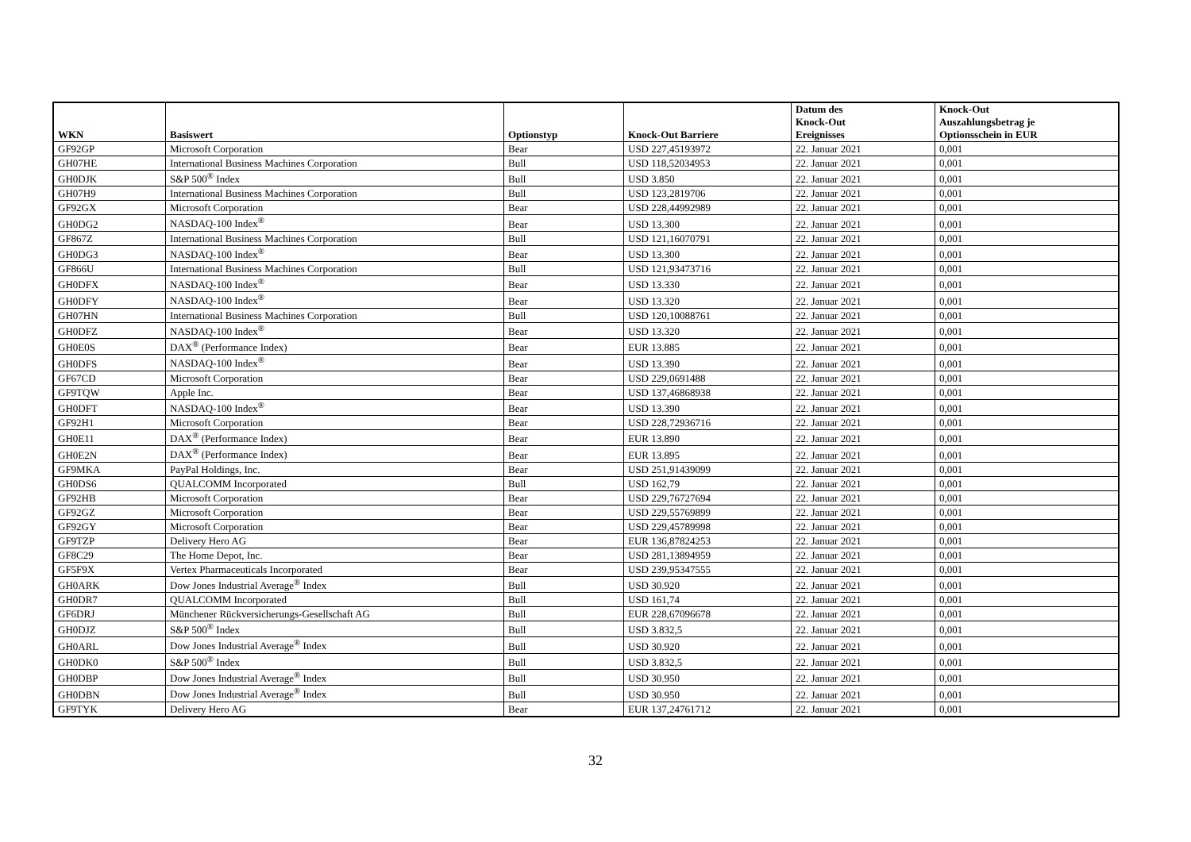| WKN | Basiswert | Optionstyp | Knock-Out Barriere | Datum des Knock-Out Ereignisses | Knock-Out Auszahlungsbetrag je Optionsschein in EUR |
| --- | --- | --- | --- | --- | --- |
| GF92GP | Microsoft Corporation | Bear | USD 227,45193972 | 22. Januar 2021 | 0,001 |
| GH07HE | International Business Machines Corporation | Bull | USD 118,52034953 | 22. Januar 2021 | 0,001 |
| GH0DJK | S&P 500<sup>®</sup> Index | Bull | USD 3.850 | 22. Januar 2021 | 0,001 |
| GH07H9 | International Business Machines Corporation | Bull | USD 123,2819706 | 22. Januar 2021 | 0,001 |
| GF92GX | Microsoft Corporation | Bear | USD 228,44992989 | 22. Januar 2021 | 0,001 |
| GH0DG2 | NASDAQ-100 Index<sup>®</sup> | Bear | USD 13.300 | 22. Januar 2021 | 0,001 |
| GF867Z | International Business Machines Corporation | Bull | USD 121,16070791 | 22. Januar 2021 | 0,001 |
| GH0DG3 | NASDAQ-100 Index<sup>®</sup> | Bear | USD 13.300 | 22. Januar 2021 | 0,001 |
| GF866U | International Business Machines Corporation | Bull | USD 121,93473716 | 22. Januar 2021 | 0,001 |
| GH0DFX | NASDAQ-100 Index<sup>®</sup> | Bear | USD 13.330 | 22. Januar 2021 | 0,001 |
| GH0DFY | NASDAQ-100 Index<sup>®</sup> | Bear | USD 13.320 | 22. Januar 2021 | 0,001 |
| GH07HN | International Business Machines Corporation | Bull | USD 120,10088761 | 22. Januar 2021 | 0,001 |
| GH0DFZ | NASDAQ-100 Index<sup>®</sup> | Bear | USD 13.320 | 22. Januar 2021 | 0,001 |
| GH0E0S | DAX<sup>®</sup> (Performance Index) | Bear | EUR 13.885 | 22. Januar 2021 | 0,001 |
| GH0DFS | NASDAQ-100 Index<sup>®</sup> | Bear | USD 13.390 | 22. Januar 2021 | 0,001 |
| GF67CD | Microsoft Corporation | Bear | USD 229,0691488 | 22. Januar 2021 | 0,001 |
| GF9TQW | Apple Inc. | Bear | USD 137,46868938 | 22. Januar 2021 | 0,001 |
| GH0DFT | NASDAQ-100 Index<sup>®</sup> | Bear | USD 13.390 | 22. Januar 2021 | 0,001 |
| GF92H1 | Microsoft Corporation | Bear | USD 228,72936716 | 22. Januar 2021 | 0,001 |
| GH0E11 | DAX<sup>®</sup> (Performance Index) | Bear | EUR 13.890 | 22. Januar 2021 | 0,001 |
| GH0E2N | DAX<sup>®</sup> (Performance Index) | Bear | EUR 13.895 | 22. Januar 2021 | 0,001 |
| GF9MKA | PayPal Holdings, Inc. | Bear | USD 251,91439099 | 22. Januar 2021 | 0,001 |
| GH0DS6 | QUALCOMM Incorporated | Bull | USD 162,79 | 22. Januar 2021 | 0,001 |
| GF92HB | Microsoft Corporation | Bear | USD 229,76727694 | 22. Januar 2021 | 0,001 |
| GF92GZ | Microsoft Corporation | Bear | USD 229,55769899 | 22. Januar 2021 | 0,001 |
| GF92GY | Microsoft Corporation | Bear | USD 229,45789998 | 22. Januar 2021 | 0,001 |
| GF9TZP | Delivery Hero AG | Bear | EUR 136,87824253 | 22. Januar 2021 | 0,001 |
| GF8C29 | The Home Depot, Inc. | Bear | USD 281,13894959 | 22. Januar 2021 | 0,001 |
| GF5F9X | Vertex Pharmaceuticals Incorporated | Bear | USD 239,95347555 | 22. Januar 2021 | 0,001 |
| GH0ARK | Dow Jones Industrial Average<sup>®</sup> Index | Bull | USD 30.920 | 22. Januar 2021 | 0,001 |
| GH0DR7 | QUALCOMM Incorporated | Bull | USD 161,74 | 22. Januar 2021 | 0,001 |
| GF6DRJ | Münchener Rückversicherungs-Gesellschaft AG | Bull | EUR 228,67096678 | 22. Januar 2021 | 0,001 |
| GH0DJZ | S&P 500<sup>®</sup> Index | Bull | USD 3.832,5 | 22. Januar 2021 | 0,001 |
| GH0ARL | Dow Jones Industrial Average<sup>®</sup> Index | Bull | USD 30.920 | 22. Januar 2021 | 0,001 |
| GH0DK0 | S&P 500<sup>®</sup> Index | Bull | USD 3.832,5 | 22. Januar 2021 | 0,001 |
| GH0DBP | Dow Jones Industrial Average<sup>®</sup> Index | Bull | USD 30.950 | 22. Januar 2021 | 0,001 |
| GH0DBN | Dow Jones Industrial Average<sup>®</sup> Index | Bull | USD 30.950 | 22. Januar 2021 | 0,001 |
| GF9TYK | Delivery Hero AG | Bear | EUR 137,24761712 | 22. Januar 2021 | 0,001 |
32